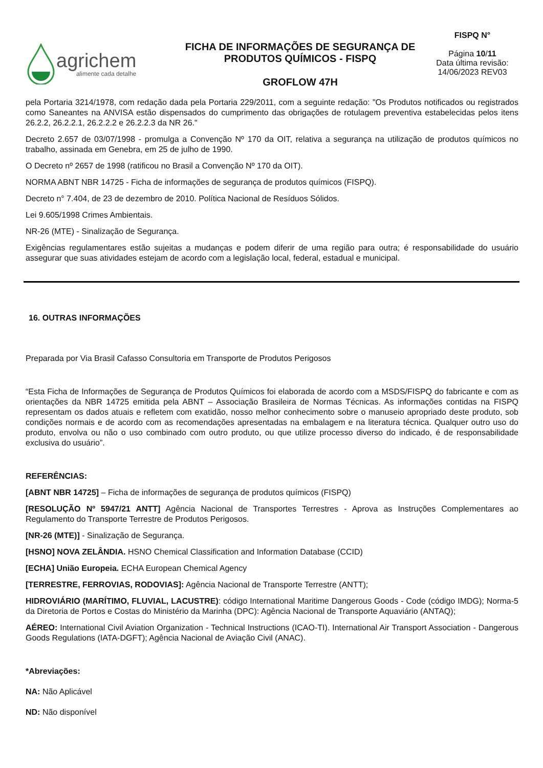agrichem
alimente cada detalhe
FICHA DE INFORMAÇÕES DE SEGURANÇA DE
PRODUTOS QUÍMICOS - FISPQ
GROFLOW 47H
FISPQ N°
Página 10/11
Data última revisão:
14/06/2023 REV03
pela Portaria 3214/1978, com redação dada pela Portaria 229/2011, com a seguinte redação: "Os Produtos notificados ou registrados como Saneantes na ANVISA estão dispensados do cumprimento das obrigações de rotulagem preventiva estabelecidas pelos itens 26.2.2, 26.2.2.1, 26.2.2.2 e 26.2.2.3 da NR 26."
Decreto 2.657 de 03/07/1998 - promulga a Convenção Nº 170 da OIT, relativa a segurança na utilização de produtos químicos no trabalho, assinada em Genebra, em 25 de julho de 1990.
O Decreto nº 2657 de 1998 (ratificou no Brasil a Convenção Nº 170 da OIT).
NORMA ABNT NBR 14725 - Ficha de informações de segurança de produtos químicos (FISPQ).
Decreto n° 7.404, de 23 de dezembro de 2010. Política Nacional de Resíduos Sólidos.
Lei 9.605/1998 Crimes Ambientais.
NR-26 (MTE) - Sinalização de Segurança.
Exigências regulamentares estão sujeitas a mudanças e podem diferir de uma região para outra; é responsabilidade do usuário assegurar que suas atividades estejam de acordo com a legislação local, federal, estadual e municipal.
16. OUTRAS INFORMAÇÕES
Preparada por Via Brasil Cafasso Consultoria em Transporte de Produtos Perigosos
“Esta Ficha de Informações de Segurança de Produtos Químicos foi elaborada de acordo com a MSDS/FISPQ do fabricante e com as orientações da NBR 14725 emitida pela ABNT – Associação Brasileira de Normas Técnicas. As informações contidas na FISPQ representam os dados atuais e refletem com exatidão, nosso melhor conhecimento sobre o manuseio apropriado deste produto, sob condições normais e de acordo com as recomendações apresentadas na embalagem e na literatura técnica. Qualquer outro uso do produto, envolva ou não o uso combinado com outro produto, ou que utilize processo diverso do indicado, é de responsabilidade exclusiva do usuário”.
REFERÊNCIAS:
[ABNT NBR 14725] – Ficha de informações de segurança de produtos químicos (FISPQ)
[RESOLUÇÃO Nº 5947/21 ANTT] Agência Nacional de Transportes Terrestres - Aprova as Instruções Complementares ao Regulamento do Transporte Terrestre de Produtos Perigosos.
[NR-26 (MTE)] - Sinalização de Segurança.
[HSNO] NOVA ZELÂNDIA. HSNO Chemical Classification and Information Database (CCID)
[ECHA] União Europeia. ECHA European Chemical Agency
[TERRESTRE, FERROVIAS, RODOVIAS]: Agência Nacional de Transporte Terrestre (ANTT);
HIDROVIÁRIO (MARÍTIMO, FLUVIAL, LACUSTRE): código International Maritime Dangerous Goods - Code (código IMDG); Norma-5 da Diretoria de Portos e Costas do Ministério da Marinha (DPC): Agência Nacional de Transporte Aquaviário (ANTAQ);
AÉREO: International Civil Aviation Organization - Technical Instructions (ICAO-TI). International Air Transport Association - Dangerous Goods Regulations (IATA-DGFT); Agência Nacional de Aviação Civil (ANAC).
*Abreviações:
NA: Não Aplicável
ND: Não disponível